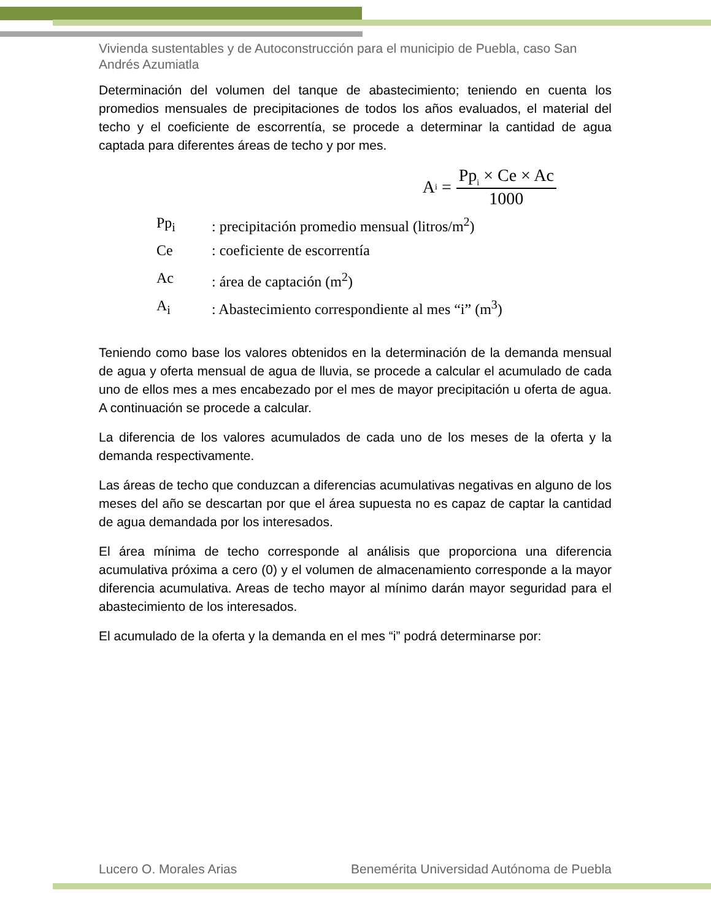Vivienda sustentables y de Autoconstrucción para el municipio de Puebla, caso San Andrés Azumiatla
Determinación del volumen del tanque de abastecimiento; teniendo en cuenta los promedios mensuales de precipitaciones de todos los años evaluados, el material del techo y el coeficiente de escorrentía, se procede a determinar la cantidad de agua captada para diferentes áreas de techo y por mes.
A<sub>i</sub> = Pp<sub>i</sub> × Ce × Ac 1000
Pp<sub>i</sub>: precipitación promedio mensual (litros/m<sup>2</sup>)
Ce: coeficiente de escorrentía
Ac: área de captación (m<sup>2</sup>)
A<sub>i</sub>: Abastecimiento correspondiente al mes “i” (m<sup>3</sup>)
Teniendo como base los valores obtenidos en la determinación de la demanda mensual de agua y oferta mensual de agua de lluvia, se procede a calcular el acumulado de cada uno de ellos mes a mes encabezado por el mes de mayor precipitación u oferta de agua. A continuación se procede a calcular.
La diferencia de los valores acumulados de cada uno de los meses de la oferta y la demanda respectivamente.
Las áreas de techo que conduzcan a diferencias acumulativas negativas en alguno de los meses del año se descartan por que el área supuesta no es capaz de captar la cantidad de agua demandada por los interesados.
El área mínima de techo corresponde al análisis que proporciona una diferencia acumulativa próxima a cero (0) y el volumen de almacenamiento corresponde a la mayor diferencia acumulativa. Areas de techo mayor al mínimo darán mayor seguridad para el abastecimiento de los interesados.
El acumulado de la oferta y la demanda en el mes “i” podrá determinarse por:
Lucero O. Morales Arias Benemérita Universidad Autónoma de Puebla